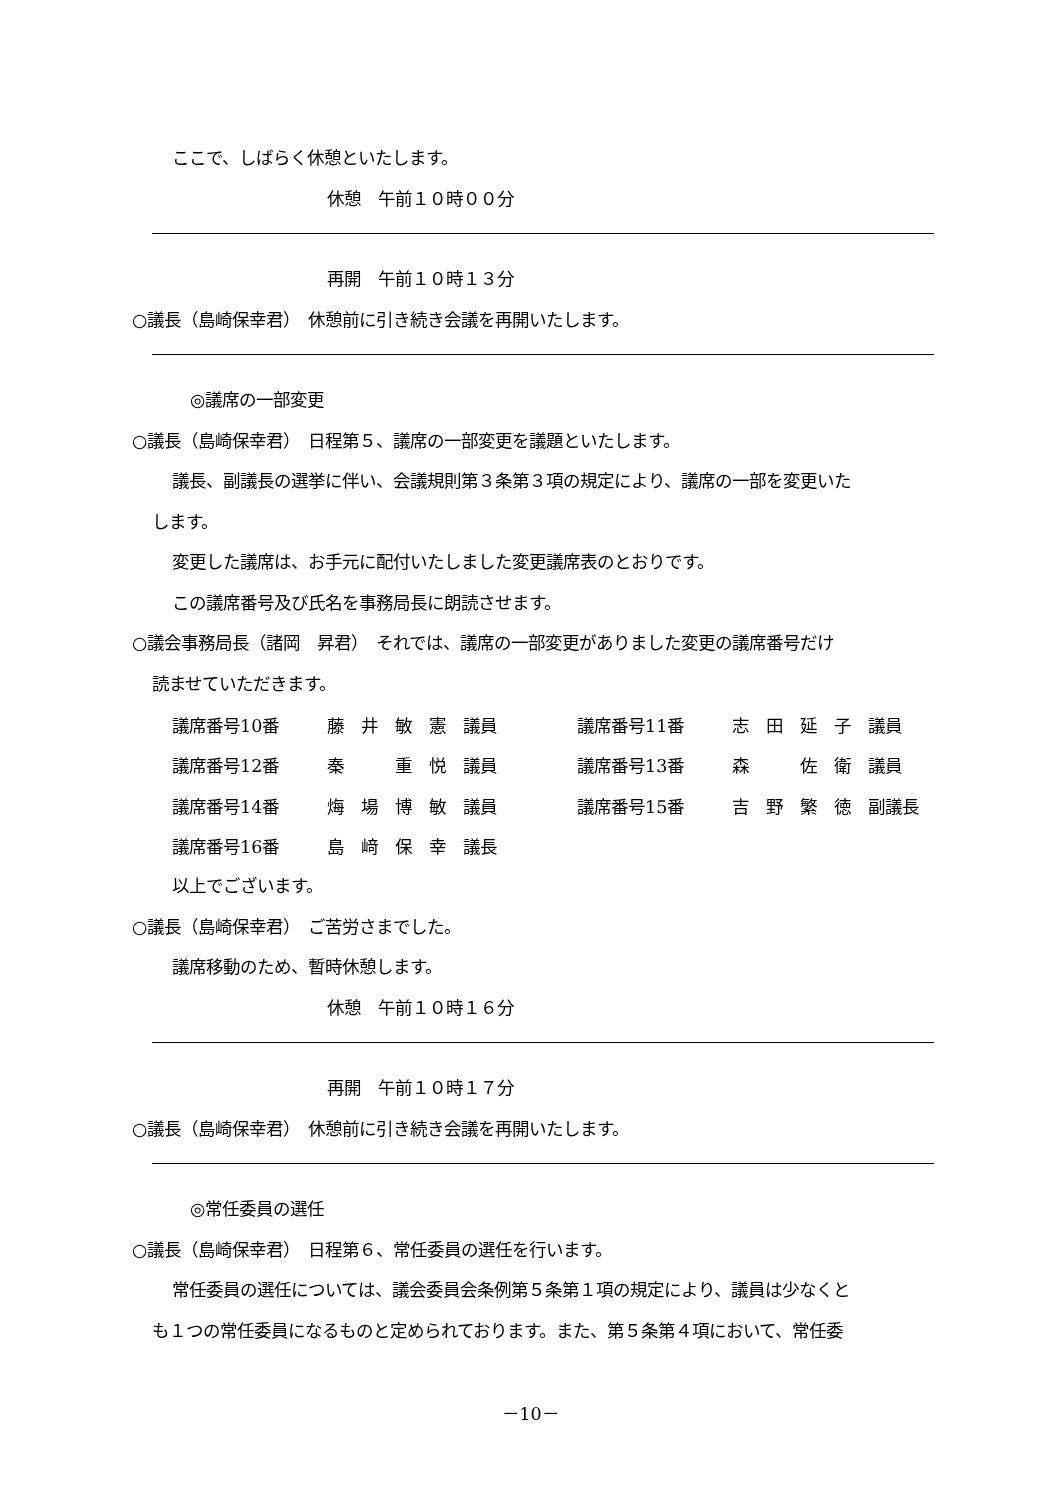ここで、しばらく休憩といたします。
休憩　午前１０時００分
再開　午前１０時１３分
○議長（島崎保幸君）　休憩前に引き続き会議を再開いたします。
◎議席の一部変更
○議長（島崎保幸君）　日程第５、議席の一部変更を議題といたします。
議長、副議長の選挙に伴い、会議規則第３条第３項の規定により、議席の一部を変更いた
します。
変更した議席は、お手元に配付いたしました変更議席表のとおりです。
この議席番号及び氏名を事務局長に朗読させます。
○議会事務局長（諸岡　昇君）　それでは、議席の一部変更がありました変更の議席番号だけ
読ませていただきます。
| 議席番号10番 | 藤 井 敏 憲 議員 | 議席番号11番 | 志 田 延 子 議員 |
| 議席番号12番 | 秦 重 悦 議員 | 議席番号13番 | 森 佐 衛 議員 |
| 議席番号14番 | 烸 場 博 敏 議員 | 議席番号15番 | 吉 野 繁 徳 副議長 |
| 議席番号16番 | 島 﨑 保 幸 議長 | | |
以上でございます。
○議長（島崎保幸君）　ご苦労さまでした。
議席移動のため、暫時休憩します。
休憩　午前１０時１６分
再開　午前１０時１７分
○議長（島崎保幸君）　休憩前に引き続き会議を再開いたします。
◎常任委員の選任
○議長（島崎保幸君）　日程第６、常任委員の選任を行います。
常任委員の選任については、議会委員会条例第５条第１項の規定により、議員は少なくと
も１つの常任委員になるものと定められております。また、第５条第４項において、常任委
－10－